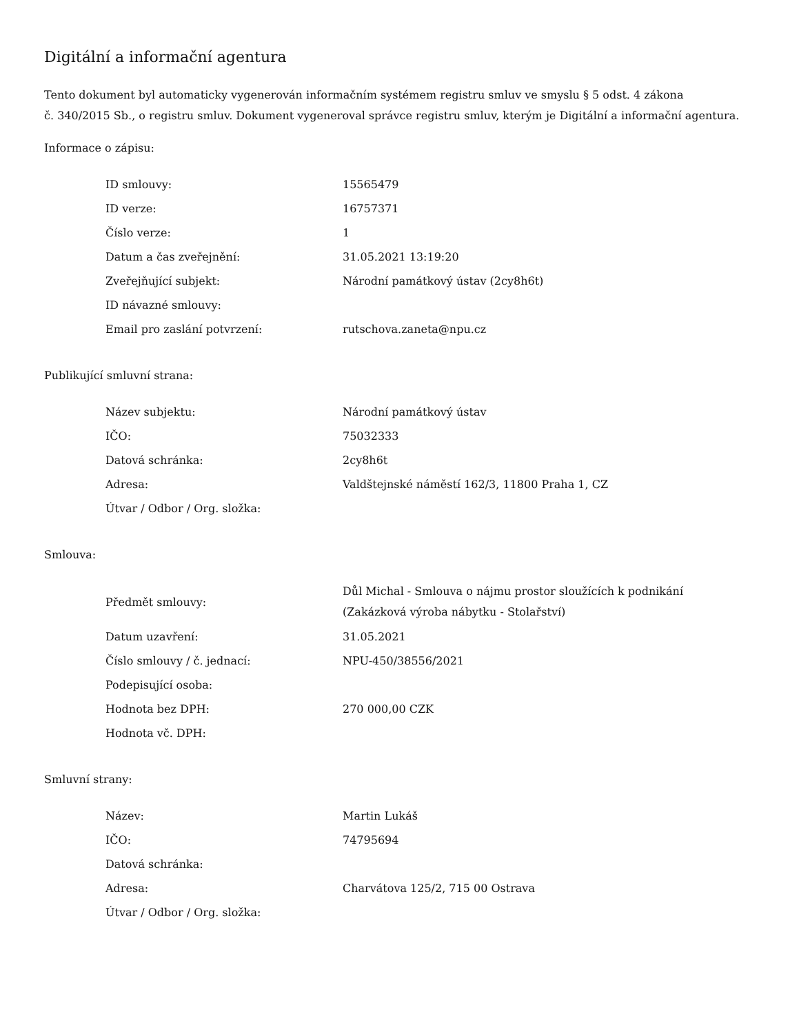Digitální a informační agentura
Tento dokument byl automaticky vygenerován informačním systémem registru smluv ve smyslu § 5 odst. 4 zákona
č. 340/2015 Sb., o registru smluv. Dokument vygeneroval správce registru smluv, kterým je Digitální a informační agentura.
Informace o zápisu:
| ID smlouvy: | 15565479 |
| ID verze: | 16757371 |
| Číslo verze: | 1 |
| Datum a čas zveřejnění: | 31.05.2021 13:19:20 |
| Zveřejňující subjekt: | Národní památkový ústav (2cy8h6t) |
| ID návazné smlouvy: | |
| Email pro zaslání potvrzení: | rutschova.zaneta@npu.cz |
Publikující smluvní strana:
| Název subjektu: | Národní památkový ústav |
| IČO: | 75032333 |
| Datová schránka: | 2cy8h6t |
| Adresa: | Valdštejnské náměstí 162/3, 11800 Praha 1, CZ |
| Útvar / Odbor / Org. složka: | |
Smlouva:
| Předmět smlouvy: | Důl Michal - Smlouva o nájmu prostor sloužících k podnikání (Zakázková výroba nábytku - Stolařství) |
| Datum uzavření: | 31.05.2021 |
| Číslo smlouvy / č. jednací: | NPU-450/38556/2021 |
| Podepisující osoba: | |
| Hodnota bez DPH: | 270 000,00 CZK |
| Hodnota vč. DPH: | |
Smluvní strany:
| Název: | Martin Lukáš |
| IČO: | 74795694 |
| Datová schránka: | |
| Adresa: | Charvátova 125/2, 715 00 Ostrava |
| Útvar / Odbor / Org. složka: | |